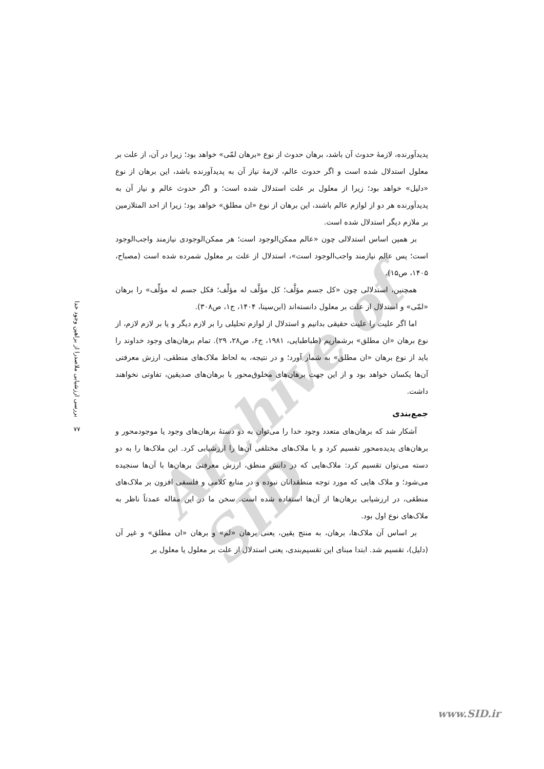Archive of SID
بررسی ارزشیابی ملاصدرا از براهین وجود خدا
۷۷
پدیدآورنده، لازمهٔ حدوث آن باشد، برهان حدوث از نوع «برهان لمّی» خواهد بود؛ زیرا در آن، از علت بر معلول استدلال شده است و اگر حدوث عالم، لازمهٔ نیاز آن به پدیدآورنده باشد، این برهان از نوع «دلیل» خواهد بود؛ زیرا از معلول بر علت استدلال شده است؛ و اگر حدوث عالم و نیاز آن به پدیدآورنده هر دو از لوازم عالم باشند، این برهان از نوع «ان مطلق» خواهد بود؛ زیرا از احد المتلازمین بر ملازم دیگر استدلال شده است.
بر همین اساس استدلالی چون «عالم ممکن‌الوجود است؛ هر ممکن‌الوجودی نیازمند واجب‌الوجود است؛ پس عالم نیازمند واجب‌الوجود است»، استدلال از علت بر معلول شمرده شده است (مصباح، ۱۴۰۵، ص۱۵).
همچنین، استدلالی چون «کل جسم مؤلَّف؛ کل مؤلَّف له مؤلِّف؛ فکل جسم له مؤلِّف» را برهان «لمّی» و استدلال از علت بر معلول دانسته‌اند (ابن‌سینا، ۱۴۰۴، ج۱، ص۳۰۸).
اما اگر علیت را علیت حقیقی بدانیم و استدلال از لوازم تحلیلی را بر لازم دیگر و یا بر لازم لازم، از نوع برهان «ان مطلق» برشماریم (طباطبایی، ۱۹۸۱، ج۶، ص۲۸، ۲۹). تمام برهان‌های وجود خداوند را باید از نوع برهان «ان مطلق» به شمار آورد؛ و در نتیجه، به لحاظ ملاک‌های منطقی، ارزش معرفتی آن‌ها یکسان خواهد بود و از این جهت برهان‌های مخلوق‌محور با برهان‌های صدیقین، تفاوتی نخواهند داشت.
جمع‌بندی
آشکار شد که برهان‌های متعدد وجود خدا را می‌توان به دو دستهٔ برهان‌های وجود یا موجودمحور و برهان‌های پدیده‌محور تقسیم کرد و با ملاک‌های مختلفی آن‌ها را ارزشیابی کرد. این ملاک‌ها را به دو دسته می‌توان تقسیم کرد: ملاک‌هایی که در دانش منطق، ارزش معرفتی برهان‌ها با آن‌ها سنجیده می‌شود؛ و ملاک هایی که مورد توجه منطقدانان نبوده و در منابع کلامی و فلسفی افزون بر ملاک‌های منطقی، در ارزشیابی برهان‌ها از آن‌ها استفاده شده است. سخن ما در این مقاله عمدتاً ناظر به ملاک‌های نوع اول بود.
بر اساس آن ملاک‌ها، برهان، به منتج یقین، یعنی برهان «لم» و برهان «ان مطلق» و غیر آن (دلیل)، تقسیم شد. ابتدا مبنای این تقسیم‌بندی، یعنی استدلال از علت بر معلول یا معلول بر
www.SID.ir